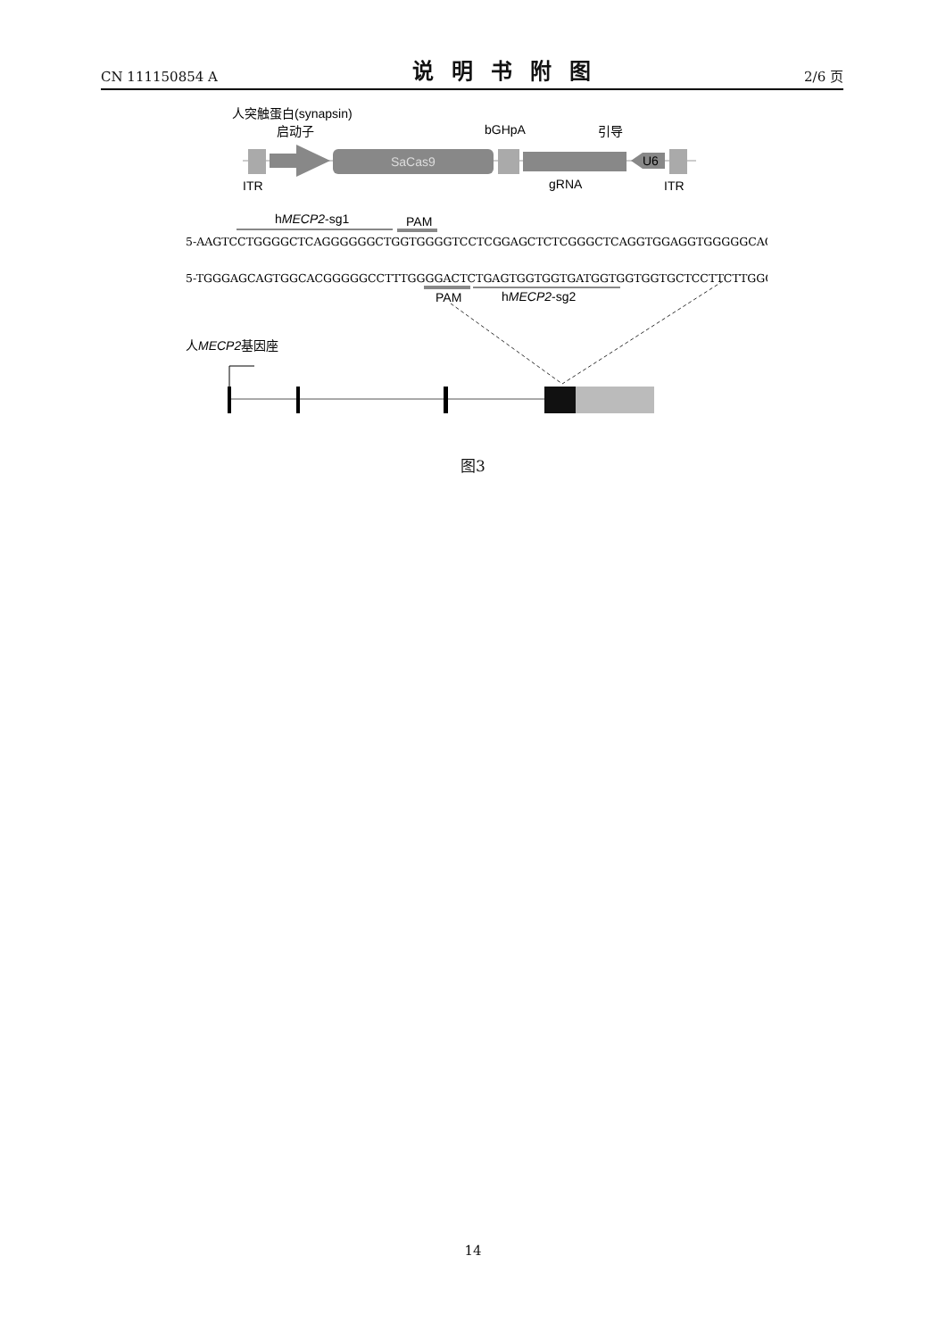CN 111150854 A 说明书附图 2/6 页
人突触蛋白(synapsin)
启动子
bGHpA
引导
SaCas9
U6
ITR
gRNA
ITR
hMECP2-sg1
PAM
5-AAGTCCTGGGGCTCAGGGGGGCTGGTGGGGTCCTCGGAGCTCTCGGGCTCAGGTGGAGGTGGGGGCAGGGG-3
5-TGGGAGCAGTGGCACGGGGGCCTTTGGGGACTCTGAGTGGTGGTGATGGTGGTGGTGCTCCTTCTTGGG-3
PAM
hMECP2-sg2
人MECP2基因座
图3
14